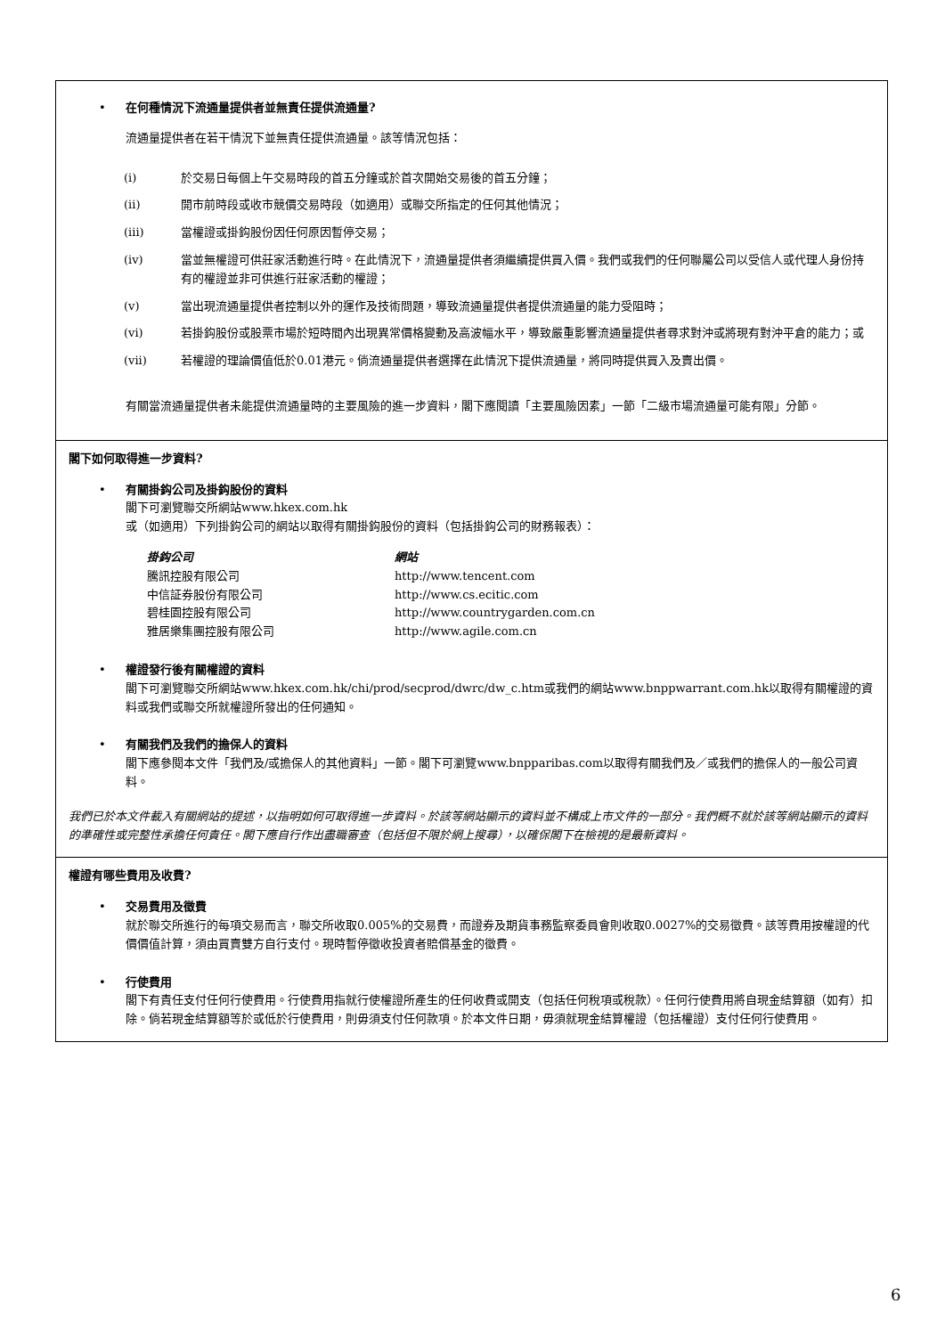• 在何種情況下流通量提供者並無責任提供流通量?
流通量提供者在若干情況下並無責任提供流通量。該等情況包括：
(i) 於交易日每個上午交易時段的首五分鐘或於首次開始交易後的首五分鐘；
(ii) 開市前時段或收市競價交易時段（如適用）或聯交所指定的任何其他情況；
(iii) 當權證或掛鈎股份因任何原因暫停交易；
(iv) 當並無權證可供莊家活動進行時。在此情況下，流通量提供者須繼續提供買入價。我們或我們的任何聯屬公司以受信人或代理人身份持有的權證並非可供進行莊家活動的權證；
(v) 當出現流通量提供者控制以外的運作及技術問題，導致流通量提供者提供流通量的能力受阻時；
(vi) 若掛鈎股份或股票市場於短時間內出現異常價格變動及高波幅水平，導致嚴重影響流通量提供者尋求對沖或將現有對沖平倉的能力；或
(vii) 若權證的理論價值低於0.01港元。倘流通量提供者選擇在此情況下提供流通量，將同時提供買入及賣出價。
有關當流通量提供者未能提供流通量時的主要風險的進一步資料，閣下應閱讀「主要風險因素」一節「二級市場流通量可能有限」分節。
閣下如何取得進一步資料?
• 有關掛鈎公司及掛鈎股份的資料
閣下可瀏覽聯交所網站www.hkex.com.hk
或（如適用）下列掛鈎公司的網站以取得有關掛鈎股份的資料（包括掛鈎公司的財務報表）：
| 掛鈎公司 | 網站 |
| 騰訊控股有限公司 | http://www.tencent.com |
| 中信証券股份有限公司 | http://www.cs.ecitic.com |
| 碧桂園控股有限公司 | http://www.countrygarden.com.cn |
| 雅居樂集團控股有限公司 | http://www.agile.com.cn |
• 權證發行後有關權證的資料
閣下可瀏覽聯交所網站www.hkex.com.hk/chi/prod/secprod/dwrc/dw_c.htm或我們的網站www.bnppwarrant.com.hk以取得有關權證的資料或我們或聯交所就權證所發出的任何通知。
• 有關我們及我們的擔保人的資料
閣下應參閱本文件「我們及/或擔保人的其他資料」一節。閣下可瀏覽www.bnpparibas.com以取得有關我們及／或我們的擔保人的一般公司資料。
我們已於本文件載入有關網站的提述，以指明如何可取得進一步資料。於該等網站顯示的資料並不構成上市文件的一部分。我們概不就於該等網站顯示的資料的準確性或完整性承擔任何責任。閣下應自行作出盡職審查（包括但不限於網上搜尋），以確保閣下在檢視的是最新資料。
權證有哪些費用及收費?
• 交易費用及徵費
就於聯交所進行的每項交易而言，聯交所收取0.005%的交易費，而證券及期貨事務監察委員會則收取0.0027%的交易徵費。該等費用按權證的代價價值計算，須由買賣雙方自行支付。現時暫停徵收投資者賠償基金的徵費。
• 行使費用
閣下有責任支付任何行使費用。行使費用指就行使權證所產生的任何收費或開支（包括任何稅項或稅款）。任何行使費用將自現金結算額（如有）扣除。倘若現金結算額等於或低於行使費用，則毋須支付任何款項。於本文件日期，毋須就現金結算權證（包括權證）支付任何行使費用。
6